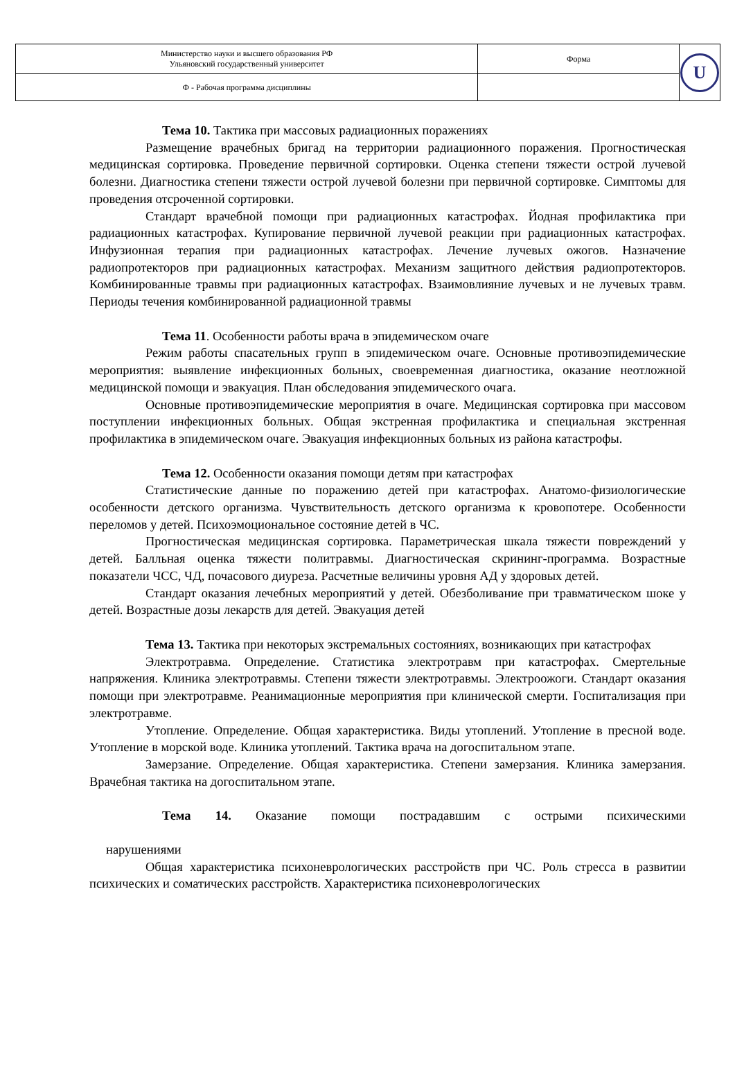| Министерство науки и высшего образования РФ Ульяновский государственный университет | Форма | U |
| Ф - Рабочая программа дисциплины | | |
Тема 10. Тактика при массовых радиационных поражениях
Размещение врачебных бригад на территории радиационного поражения. Прогностическая медицинская сортировка. Проведение первичной сортировки. Оценка степени тяжести острой лучевой болезни. Диагностика степени тяжести острой лучевой болезни при первичной сортировке. Симптомы для проведения отсроченной сортировки.
Стандарт врачебной помощи при радиационных катастрофах. Йодная профилактика при радиационных катастрофах. Купирование первичной лучевой реакции при радиационных катастрофах. Инфузионная терапия при радиационных катастрофах. Лечение лучевых ожогов. Назначение радиопротекторов при радиационных катастрофах. Механизм защитного действия радиопротекторов. Комбинированные травмы при радиационных катастрофах. Взаимовлияние лучевых и не лучевых травм. Периоды течения комбинированной радиационной травмы
Тема 11. Особенности работы врача в эпидемическом очаге
Режим работы спасательных групп в эпидемическом очаге. Основные противоэпидемические мероприятия: выявление инфекционных больных, своевременная диагностика, оказание неотложной медицинской помощи и эвакуация. План обследования эпидемического очага.
Основные противоэпидемические мероприятия в очаге. Медицинская сортировка при массовом поступлении инфекционных больных. Общая экстренная профилактика и специальная экстренная профилактика в эпидемическом очаге. Эвакуация инфекционных больных из района катастрофы.
Тема 12. Особенности оказания помощи детям при катастрофах
Статистические данные по поражению детей при катастрофах. Анатомо-физиологические особенности детского организма. Чувствительность детского организма к кровопотере. Особенности переломов у детей. Психоэмоциональное состояние детей в ЧС.
Прогностическая медицинская сортировка. Параметрическая шкала тяжести повреждений у детей. Балльная оценка тяжести политравмы. Диагностическая скрининг-программа. Возрастные показатели ЧСС, ЧД, почасового диуреза. Расчетные величины уровня АД у здоровых детей.
Стандарт оказания лечебных мероприятий у детей. Обезболивание при травматическом шоке у детей. Возрастные дозы лекарств для детей. Эвакуация детей
Тема 13. Тактика при некоторых экстремальных состояниях, возникающих при катастрофах
Электротравма. Определение. Статистика электротравм при катастрофах. Смертельные напряжения. Клиника электротравмы. Степени тяжести электротравмы. Электроожоги. Стандарт оказания помощи при электротравме. Реанимационные мероприятия при клинической смерти. Госпитализация при электротравме.
Утопление. Определение. Общая характеристика. Виды утоплений. Утопление в пресной воде. Утопление в морской воде. Клиника утоплений. Тактика врача на догоспитальном этапе.
Замерзание. Определение. Общая характеристика. Степени замерзания. Клиника замерзания. Врачебная тактика на догоспитальном этапе.
Тема 14. Оказание помощи пострадавшим с острыми психическими
нарушениями
Общая характеристика психоневрологических расстройств при ЧС. Роль стресса в развитии психических и соматических расстройств. Характеристика психоневрологических